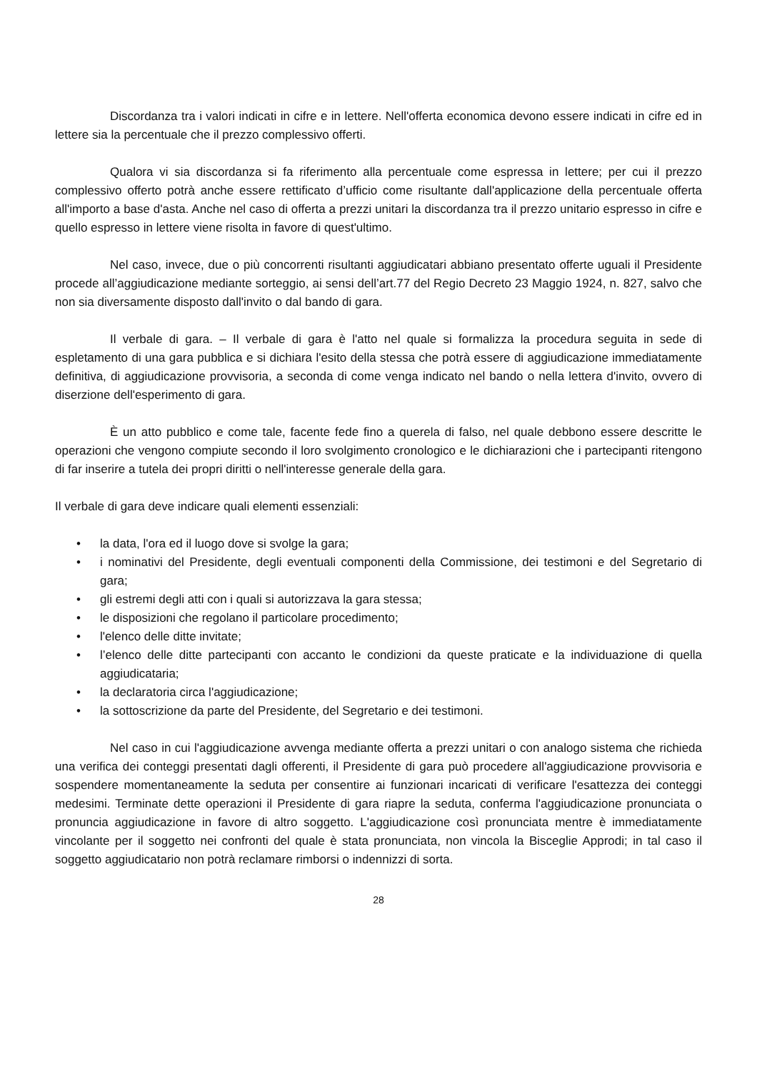Discordanza tra i valori indicati in cifre e in lettere. Nell'offerta economica devono essere indicati in cifre ed in lettere sia la percentuale che il prezzo complessivo offerti.
Qualora vi sia discordanza si fa riferimento alla percentuale come espressa in lettere; per cui il prezzo complessivo offerto potrà anche essere rettificato d’ufficio come risultante dall'applicazione della percentuale offerta all'importo a base d'asta. Anche nel caso di offerta a prezzi unitari la discordanza tra il prezzo unitario espresso in cifre e quello espresso in lettere viene risolta in favore di quest'ultimo.
Nel caso, invece, due o più concorrenti risultanti aggiudicatari abbiano presentato offerte uguali il Presidente procede all’aggiudicazione mediante sorteggio, ai sensi dell’art.77 del Regio Decreto 23 Maggio 1924, n. 827, salvo che non sia diversamente disposto dall'invito o dal bando di gara.
Il verbale di gara. – Il verbale di gara è l'atto nel quale si formalizza la procedura seguita in sede di espletamento di una gara pubblica e si dichiara l'esito della stessa che potrà essere di aggiudicazione immediatamente definitiva, di aggiudicazione provvisoria, a seconda di come venga indicato nel bando o nella lettera d'invito, ovvero di diserzione dell'esperimento di gara.
È un atto pubblico e come tale, facente fede fino a querela di falso, nel quale debbono essere descritte le operazioni che vengono compiute secondo il loro svolgimento cronologico e le dichiarazioni che i partecipanti ritengono di far inserire a tutela dei propri diritti o nell'interesse generale della gara.
Il verbale di gara deve indicare quali elementi essenziali:
• la data, l'ora ed il luogo dove si svolge la gara;
• i nominativi del Presidente, degli eventuali componenti della Commissione, dei testimoni e del Segretario di gara;
• gli estremi degli atti con i quali si autorizzava la gara stessa;
• le disposizioni che regolano il particolare procedimento;
• l'elenco delle ditte invitate;
• l’elenco delle ditte partecipanti con accanto le condizioni da queste praticate e la individuazione di quella aggiudicataria;
• la declaratoria circa l'aggiudicazione;
• la sottoscrizione da parte del Presidente, del Segretario e dei testimoni.
Nel caso in cui l'aggiudicazione avvenga mediante offerta a prezzi unitari o con analogo sistema che richieda una verifica dei conteggi presentati dagli offerenti, il Presidente di gara può procedere all'aggiudicazione provvisoria e sospendere momentaneamente la seduta per consentire ai funzionari incaricati di verificare l'esattezza dei conteggi medesimi. Terminate dette operazioni il Presidente di gara riapre la seduta, conferma l'aggiudicazione pronunciata o pronuncia aggiudicazione in favore di altro soggetto. L'aggiudicazione così pronunciata mentre è immediatamente vincolante per il soggetto nei confronti del quale è stata pronunciata, non vincola la Bisceglie Approdi; in tal caso il soggetto aggiudicatario non potrà reclamare rimborsi o indennizzi di sorta.
28